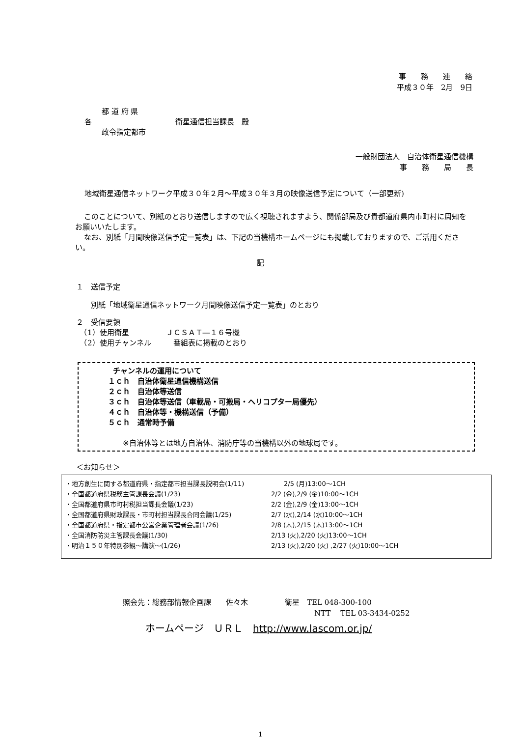事　　務　　連　　絡
平成３０年　2月　9日
各
都 道 府 県
政令指定都市
衛星通信担当課長　殿
一般財団法人　自治体衛星通信機構
事　　務　　局　　長　
地域衛星通信ネットワーク平成３０年２月～平成３０年３月の映像送信予定について（一部更新)
このことについて、別紙のとおり送信しますので広く視聴されますよう、関係部局及び貴都道府県内市町村に周知をお願いいたします。
なお、別紙「月間映像送信予定一覧表」は、下記の当機構ホームページにも掲載しておりますので、ご活用ください。
記
１　送信予定
別紙「地域衛星通信ネットワーク月間映像送信予定一覧表」のとおり
２　受信要領
　（1）使用衛星　　　　　ＪＣＳＡＴ―１６号機
　（2）使用チャンネル　　　番組表に掲載のとおり
チャンネルの運用について
１ｃｈ　自治体衛星通信機構送信
２ｃｈ　自治体等送信
３ｃｈ　自治体等送信（車載局・可搬局・ヘリコプター局優先）
４ｃｈ　自治体等・機構送信（予備）
５ｃｈ　通常時予備
※自治体等とは地方自治体、消防庁等の当機構以外の地球局です。
＜お知らせ＞
| ・地方創生に関する都道府県・指定都市担当課長説明会(1/11) | 2/5 (月)13:00～1CH |
| ・全国都道府県税務主管課長会議(1/23) | 2/2 (金),2/9 (金)10:00～1CH |
| ・全国都道府県市町村税担当課長会議(1/23) | 2/2 (金),2/9 (金)13:00～1CH |
| ・全国都道府県財政課長・市町村担当課長合同会議(1/25) | 2/7 (水),2/14 (水)10:00～1CH |
| ・全国都道府県・指定都市公営企業管理者会議(1/26) | 2/8 (木),2/15 (木)13:00～1CH |
| ・全国消防防災主管課長会議(1/30) | 2/13 (火),2/20 (火)13:00～1CH |
| ・明治１５０年特別参観～講演～(1/26) | 2/13 (火),2/20 (火) ,2/27 (火)10:00～1CH |
照会先：総務部情報企画課　　佐々木　　　　　衛星　TEL 048-300-100
NTT　 TEL 03-3434-0252
ホームページ　ＵＲＬ　http://www.lascom.or.jp/
1